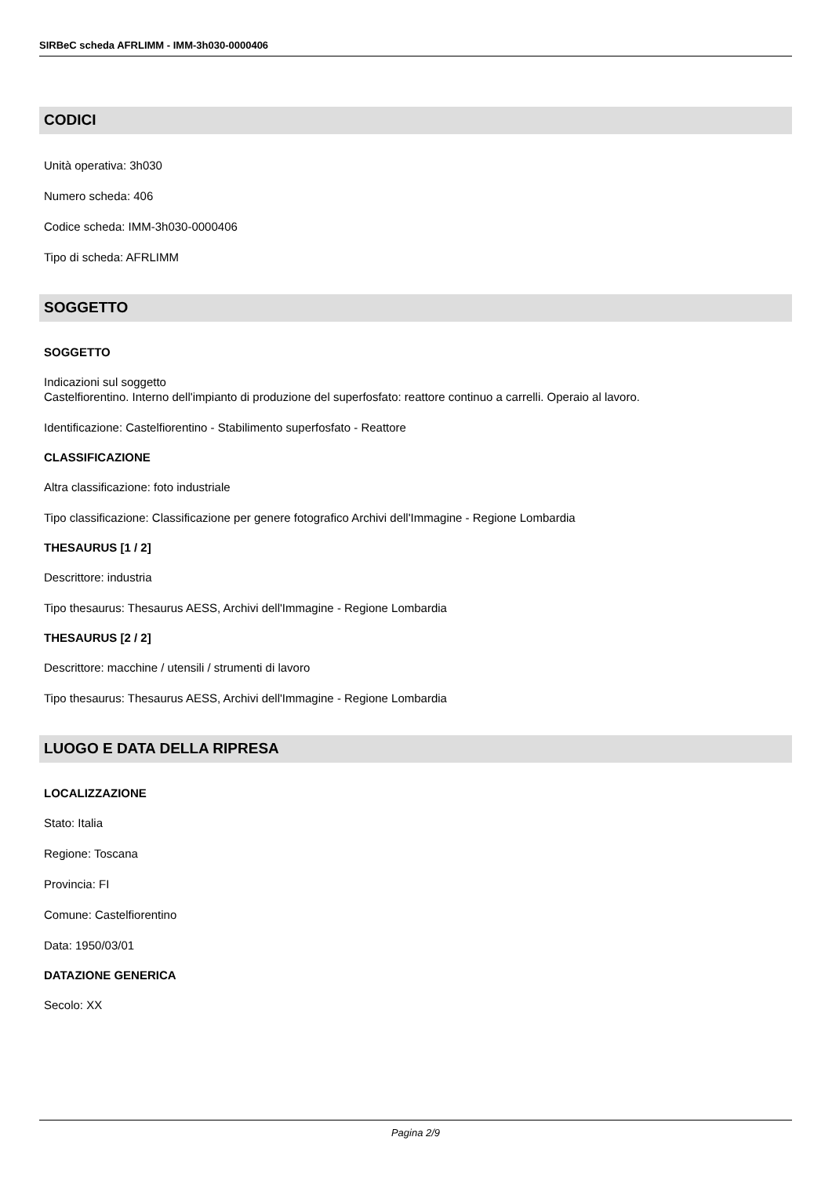SIRBeC scheda AFRLIMM - IMM-3h030-0000406
CODICI
Unità operativa: 3h030
Numero scheda: 406
Codice scheda: IMM-3h030-0000406
Tipo di scheda: AFRLIMM
SOGGETTO
SOGGETTO
Indicazioni sul soggetto
Castelfiorentino. Interno dell'impianto di produzione del superfosfato: reattore continuo a carrelli. Operaio al lavoro.
Identificazione: Castelfiorentino - Stabilimento superfosfato - Reattore
CLASSIFICAZIONE
Altra classificazione: foto industriale
Tipo classificazione: Classificazione per genere fotografico Archivi dell'Immagine - Regione Lombardia
THESAURUS [1 / 2]
Descrittore: industria
Tipo thesaurus: Thesaurus AESS, Archivi dell'Immagine - Regione Lombardia
THESAURUS [2 / 2]
Descrittore: macchine / utensili / strumenti di lavoro
Tipo thesaurus: Thesaurus AESS, Archivi dell'Immagine - Regione Lombardia
LUOGO E DATA DELLA RIPRESA
LOCALIZZAZIONE
Stato: Italia
Regione: Toscana
Provincia: FI
Comune: Castelfiorentino
Data: 1950/03/01
DATAZIONE GENERICA
Secolo: XX
Pagina 2/9